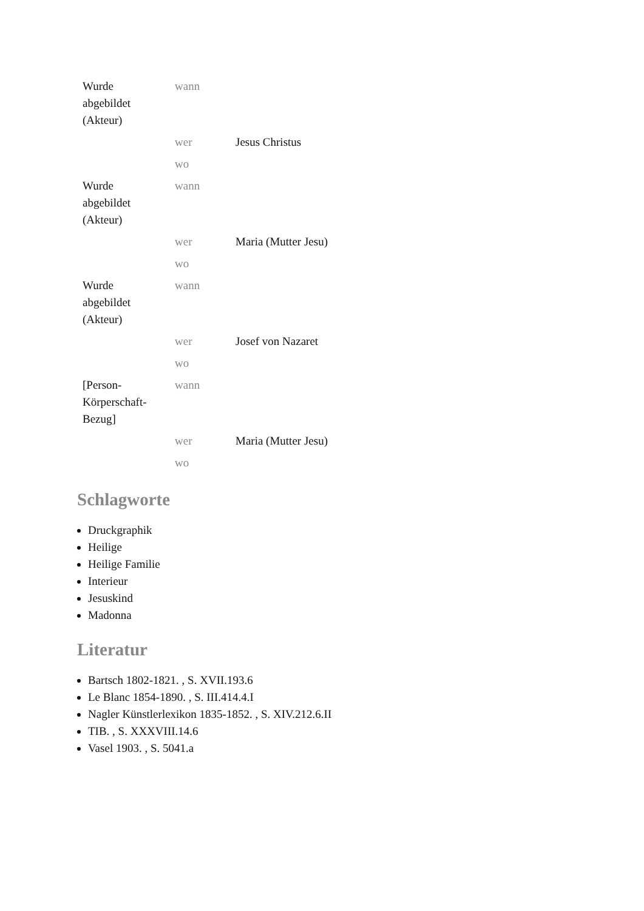| Wurde abgebildet (Akteur) | wann | |
| | wer | Jesus Christus |
| | wo | |
| Wurde abgebildet (Akteur) | wann | |
| | wer | Maria (Mutter Jesu) |
| | wo | |
| Wurde abgebildet (Akteur) | wann | |
| | wer | Josef von Nazaret |
| | wo | |
| [Person-Körperschaft-Bezug] | wann | |
| | wer | Maria (Mutter Jesu) |
| | wo | |
Schlagworte
Druckgraphik
Heilige
Heilige Familie
Interieur
Jesuskind
Madonna
Literatur
Bartsch 1802-1821. , S. XVII.193.6
Le Blanc 1854-1890. , S. III.414.4.I
Nagler Künstlerlexikon 1835-1852. , S. XIV.212.6.II
TIB. , S. XXXVIII.14.6
Vasel 1903. , S. 5041.a